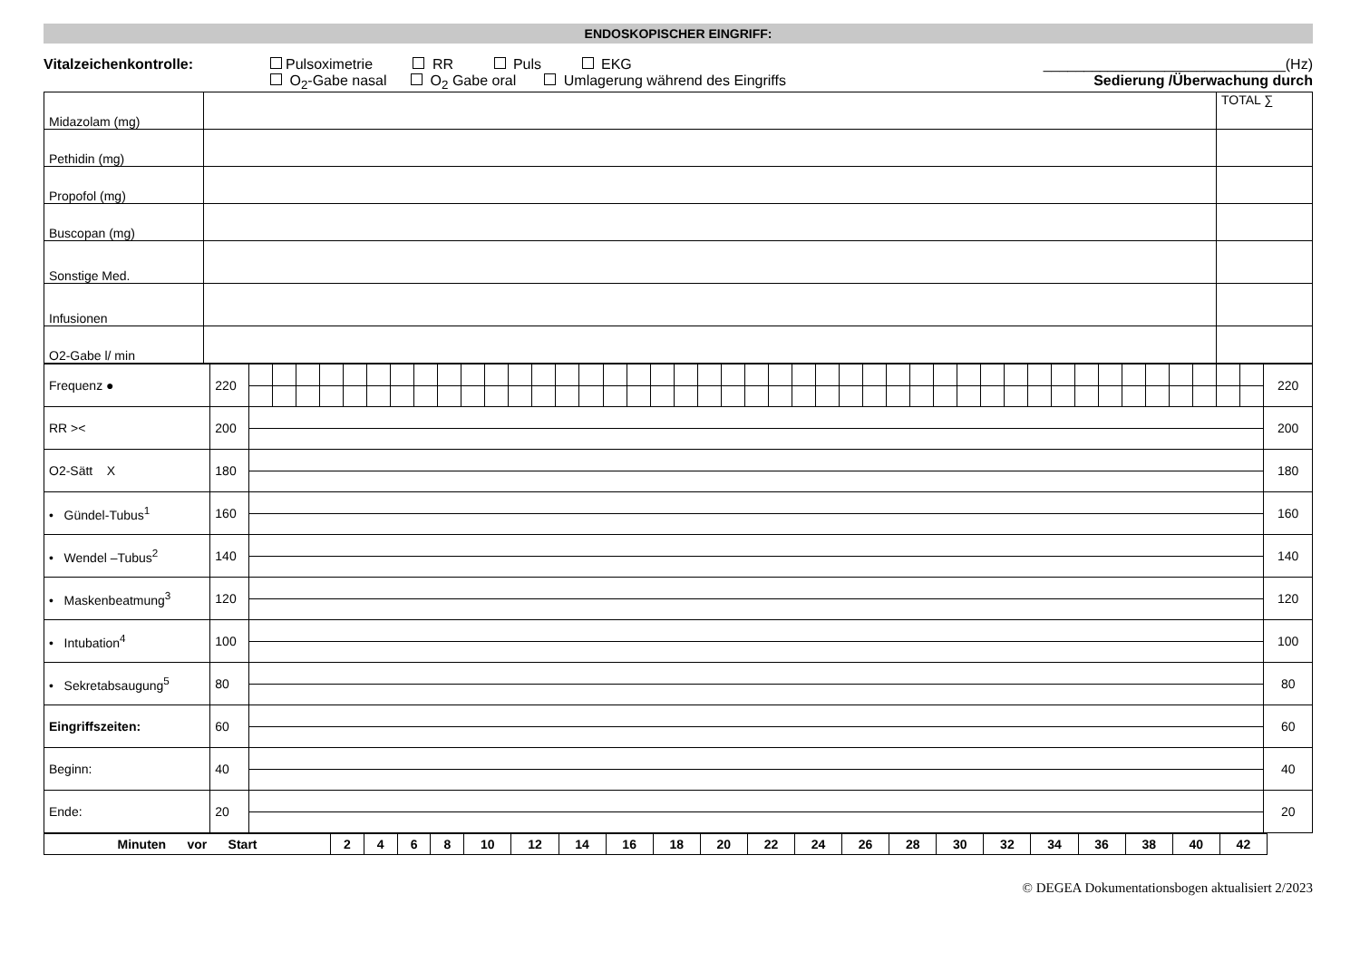ENDOSKOPISCHER EINGRIFF:
Vitalzeichenkontrolle: Pulsoximetrie RR Puls EKG
O<sub>2</sub>-Gabe nasal O<sub>2</sub> Gabe oral Umlagerung während des Eingriffs
______________________________(Hz)
Sedierung /Überwachung durch
| Midazolam (mg) | | TOTAL ∑ |
| Pethidin (mg) | | |
| Propofol (mg) | | |
| Buscopan (mg) | | |
| Sonstige Med. | | |
| Infusionen | | |
| O2-Gabe l/ min | | |
| Frequenz ● | 220 | | | | | | | | | | | | | | | | | | | | | | | | | | | | | | | | | | | | | | | | | | | | 220 |
| RR >< | 200 | | | | | | | | | | | | | | | | | | | | | | | | | | | | | | | | | | | | | | | | | | | | 200 |
| O2-Sätt X | 180 | | | | | | | | | | | | | | | | | | | | | | | | | | | | | | | | | | | | | | | | | | | | 180 |
| • Gündel-Tubus<sup>1</sup> | 160 | | | | | | | | | | | | | | | | | | | | | | | | | | | | | | | | | | | | | | | | | | | | 160 |
| • Wendel –Tubus<sup>2</sup> | 140 | | | | | | | | | | | | | | | | | | | | | | | | | | | | | | | | | | | | | | | | | | | | 140 |
| • Maskenbeatmung<sup>3</sup> | 120 | | | | | | | | | | | | | | | | | | | | | | | | | | | | | | | | | | | | | | | | | | | | 120 |
| • Intubation<sup>4</sup> | 100 | | | | | | | | | | | | | | | | | | | | | | | | | | | | | | | | | | | | | | | | | | | | 100 |
| • Sekretabsaugung<sup>5</sup> | 80 | | | | | | | | | | | | | | | | | | | | | | | | | | | | | | | | | | | | | | | | | | | | 80 |
| Eingriffszeiten: | 60 | | | | | | | | | | | | | | | | | | | | | | | | | | | | | | | | | | | | | | | | | | | | 60 |
| Beginn: | 40 | | | | | | | | | | | | | | | | | | | | | | | | | | | | | | | | | | | | | | | | | | | | 40 |
| Ende: | 20 | | | | | | | | | | | | | | | | | | | | | | | | | | | | | | | | | | | | | | | | | | | | 20 |
| Minuten vor Start | 2 | 4 | 6 | 8 | 10 | 12 | 14 | 16 | 18 | 20 | 22 | 24 | 26 | 28 | 30 | 32 | 34 | 36 | 38 | 40 | 42 | |
© DEGEA Dokumentationsbogen aktualisiert 2/2023